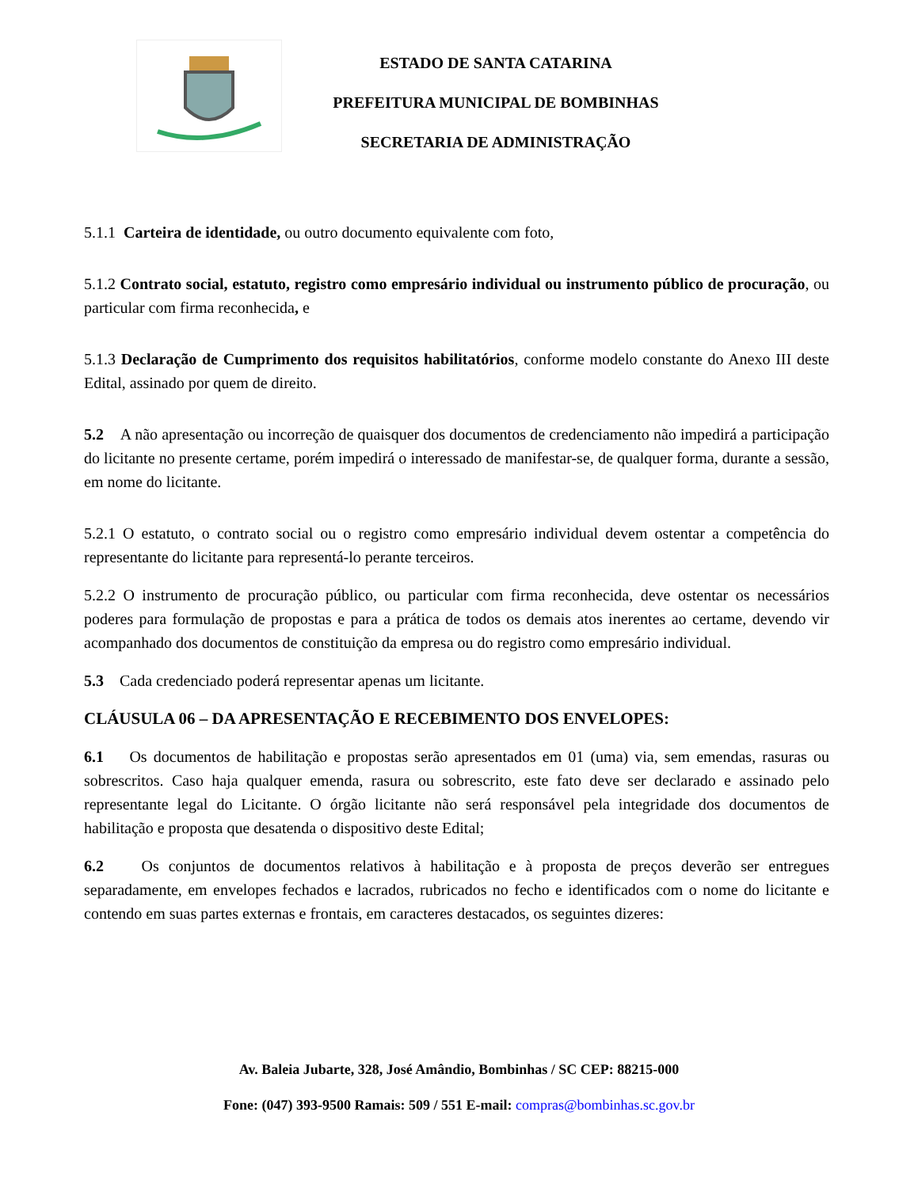ESTADO DE SANTA CATARINA
PREFEITURA MUNICIPAL DE BOMBINHAS
SECRETARIA DE ADMINISTRAÇÃO
5.1.1 Carteira de identidade, ou outro documento equivalente com foto,
5.1.2 Contrato social, estatuto, registro como empresário individual ou instrumento público de procuração, ou particular com firma reconhecida, e
5.1.3 Declaração de Cumprimento dos requisitos habilitatórios, conforme modelo constante do Anexo III deste Edital, assinado por quem de direito.
5.2 A não apresentação ou incorreção de quaisquer dos documentos de credenciamento não impedirá a participação do licitante no presente certame, porém impedirá o interessado de manifestar-se, de qualquer forma, durante a sessão, em nome do licitante.
5.2.1 O estatuto, o contrato social ou o registro como empresário individual devem ostentar a competência do representante do licitante para representá-lo perante terceiros.
5.2.2 O instrumento de procuração público, ou particular com firma reconhecida, deve ostentar os necessários poderes para formulação de propostas e para a prática de todos os demais atos inerentes ao certame, devendo vir acompanhado dos documentos de constituição da empresa ou do registro como empresário individual.
5.3 Cada credenciado poderá representar apenas um licitante.
CLÁUSULA 06 – DA APRESENTAÇÃO E RECEBIMENTO DOS ENVELOPES:
6.1 Os documentos de habilitação e propostas serão apresentados em 01 (uma) via, sem emendas, rasuras ou sobrescritos. Caso haja qualquer emenda, rasura ou sobrescrito, este fato deve ser declarado e assinado pelo representante legal do Licitante. O órgão licitante não será responsável pela integridade dos documentos de habilitação e proposta que desatenda o dispositivo deste Edital;
6.2 Os conjuntos de documentos relativos à habilitação e à proposta de preços deverão ser entregues separadamente, em envelopes fechados e lacrados, rubricados no fecho e identificados com o nome do licitante e contendo em suas partes externas e frontais, em caracteres destacados, os seguintes dizeres:
Av. Baleia Jubarte, 328, José Amândio, Bombinhas / SC CEP: 88215-000
Fone: (047) 393-9500 Ramais: 509 / 551 E-mail: compras@bombinhas.sc.gov.br